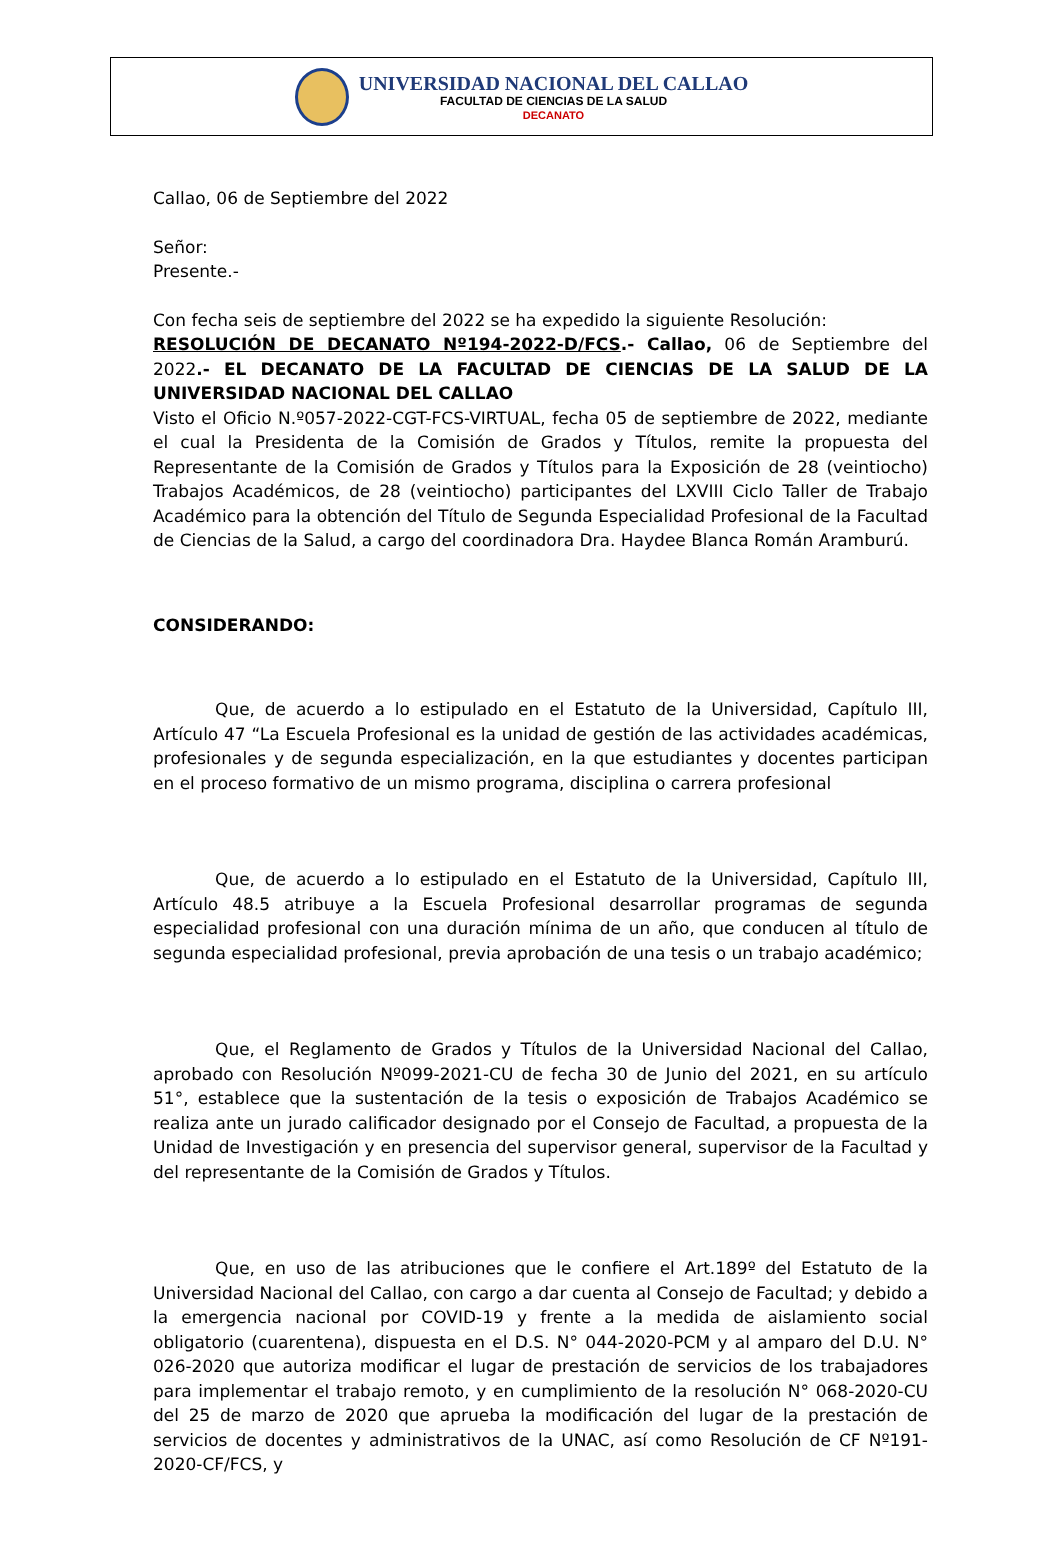UNIVERSIDAD NACIONAL DEL CALLAO
FACULTAD DE CIENCIAS DE LA SALUD
DECANATO
Callao, 06 de Septiembre del 2022
Señor:
Presente.-
Con fecha seis de septiembre del 2022 se ha expedido la siguiente Resolución:
RESOLUCIÓN DE DECANATO Nº194-2022-D/FCS.- Callao, 06 de Septiembre del 2022.- EL DECANATO DE LA FACULTAD DE CIENCIAS DE LA SALUD DE LA UNIVERSIDAD NACIONAL DEL CALLAO
Visto el Oficio N.º057-2022-CGT-FCS-VIRTUAL, fecha 05 de septiembre de 2022, mediante el cual la Presidenta de la Comisión de Grados y Títulos, remite la propuesta del Representante de la Comisión de Grados y Títulos para la Exposición de 28 (veintiocho) Trabajos Académicos, de 28 (veintiocho) participantes del LXVIII Ciclo Taller de Trabajo Académico para la obtención del Título de Segunda Especialidad Profesional de la Facultad de Ciencias de la Salud, a cargo del coordinadora Dra. Haydee Blanca Román Aramburú.
CONSIDERANDO:
Que, de acuerdo a lo estipulado en el Estatuto de la Universidad, Capítulo III, Artículo 47 “La Escuela Profesional es la unidad de gestión de las actividades académicas, profesionales y de segunda especialización, en la que estudiantes y docentes participan en el proceso formativo de un mismo programa, disciplina o carrera profesional
Que, de acuerdo a lo estipulado en el Estatuto de la Universidad, Capítulo III, Artículo 48.5 atribuye a la Escuela Profesional desarrollar programas de segunda especialidad profesional con una duración mínima de un año, que conducen al título de segunda especialidad profesional, previa aprobación de una tesis o un trabajo académico;
Que, el Reglamento de Grados y Títulos de la Universidad Nacional del Callao, aprobado con Resolución Nº099-2021-CU de fecha 30 de Junio del 2021, en su artículo 51°, establece que la sustentación de la tesis o exposición de Trabajos Académico se realiza ante un jurado calificador designado por el Consejo de Facultad, a propuesta de la Unidad de Investigación y en presencia del supervisor general, supervisor de la Facultad y del representante de la Comisión de Grados y Títulos.
Que, en uso de las atribuciones que le confiere el Art.189º del Estatuto de la Universidad Nacional del Callao, con cargo a dar cuenta al Consejo de Facultad; y debido a la emergencia nacional por COVID-19 y frente a la medida de aislamiento social obligatorio (cuarentena), dispuesta en el D.S. N° 044-2020-PCM y al amparo del D.U. N° 026-2020 que autoriza modificar el lugar de prestación de servicios de los trabajadores para implementar el trabajo remoto, y en cumplimiento de la resolución N° 068-2020-CU del 25 de marzo de 2020 que aprueba la modificación del lugar de la prestación de servicios de docentes y administrativos de la UNAC, así como Resolución de CF Nº191-2020-CF/FCS, y